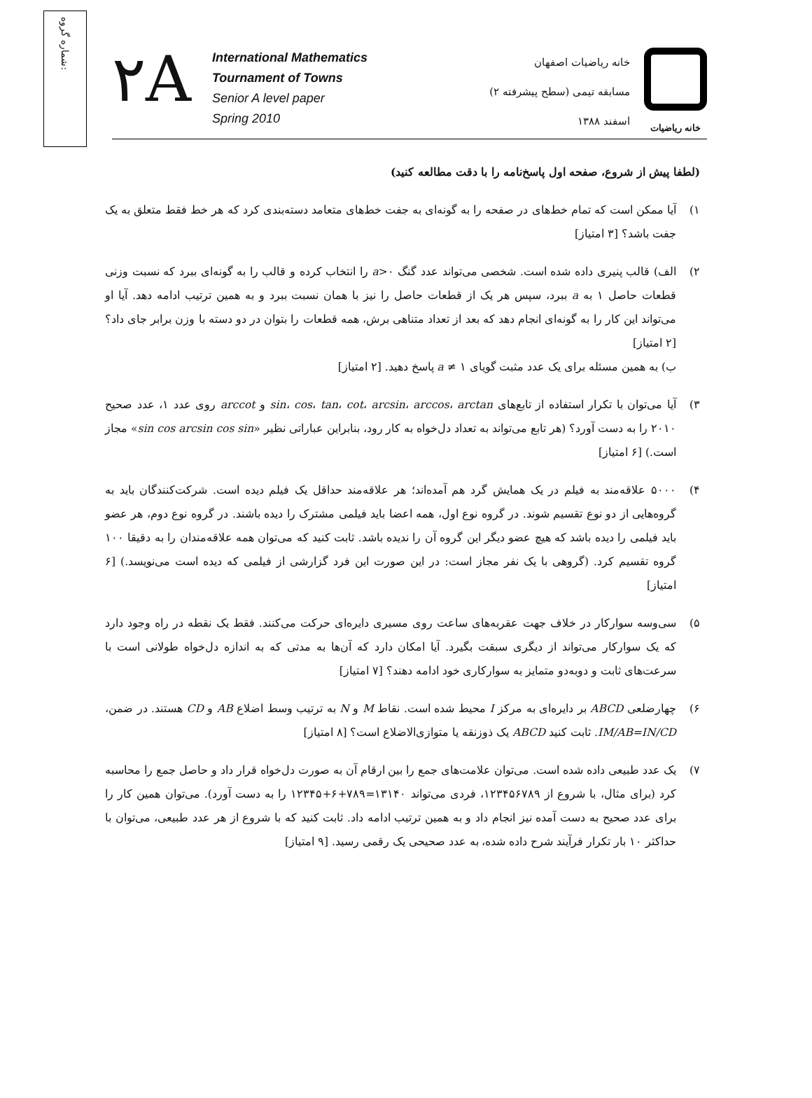شماره گروه:
۲A
International Mathematics
Tournament of Towns
Senior A level paper
Spring 2010
خانه ریاضیات
خانه ریاضیات اصفهان
مسابقه تیمی (سطح پیشرفته ۲)
اسفند ۱۳۸۸
(لطفا پیش از شروع، صفحه اول پاسخ‌نامه را با دقت مطالعه کنید)
۱) آیا ممکن است که تمام خط‌های در صفحه را به گونه‌ای به جفت خط‌های متعامد دسته‌بندی کرد که هر خط فقط متعلق به یک جفت باشد؟ [۳ امتیاز]
۲) الف) قالب پنیری داده شده است. شخصی می‌تواند عدد گنگ a>۰ را انتخاب کرده و قالب را به گونه‌ای ببرد که نسبت وزنی قطعات حاصل ۱ به a ببرد، سپس هر یک از قطعات حاصل را نیز با همان نسبت ببرد و به همین ترتیب ادامه دهد. آیا او می‌تواند این کار را به گونه‌ای انجام دهد که بعد از تعداد متناهی برش، همه قطعات را بتوان در دو دسته با وزن برابر جای داد؟ [۲ امتیاز]
ب) به همین مسئله برای یک عدد مثبت گویای a ≠ ۱ پاسخ دهید. [۲ امتیاز]
۳) آیا می‌توان با تکرار استفاده از تابع‌های sin، cos، tan، cot، arcsin، arccos، arctan و arccot روی عدد ۱، عدد صحیح ۲۰۱۰ را به دست آورد؟ (هر تابع می‌تواند به تعداد دل‌خواه به کار رود، بنابراین عباراتی نظیر «sin cos arcsin cos sin» مجاز است.) [۶ امتیاز]
۴) ۵۰۰۰ علاقه‌مند به فیلم در یک همایش گرد هم آمده‌اند؛ هر علاقه‌مند حداقل یک فیلم دیده است. شرکت‌کنندگان باید به گروه‌هایی از دو نوع تقسیم شوند. در گروه نوع اول، همه اعضا باید فیلمی مشترک را دیده باشند. در گروه نوع دوم، هر عضو باید فیلمی را دیده باشد که هیچ عضو دیگر این گروه آن را ندیده باشد. ثابت کنید که می‌توان همه علاقه‌مندان را به دقیقا ۱۰۰ گروه تقسیم کرد. (گروهی با یک نفر مجاز است: در این صورت این فرد گزارشی از فیلمی که دیده است می‌نویسد.) [۶ امتیاز]
۵) سی‌وسه سوارکار در خلاف جهت عقربه‌های ساعت روی مسیری دایره‌ای حرکت می‌کنند. فقط یک نقطه در راه وجود دارد که یک سوارکار می‌تواند از دیگری سبقت بگیرد. آیا امکان دارد که آن‌ها به مدتی که به اندازه دل‌خواه طولانی است با سرعت‌های ثابت و دوبه‌دو متمایز به سوارکاری خود ادامه دهند؟ [۷ امتیاز]
۶) چهارضلعی ABCD بر دایره‌ای به مرکز I محیط شده است. نقاط M و N به ترتیب وسط اضلاع AB و CD هستند. در ضمن، IM/AB=IN/CD. ثابت کنید ABCD یک ذوزنقه یا متوازی‌الاضلاع است؟ [۸ امتیاز]
۷) یک عدد طبیعی داده شده است. می‌توان علامت‌های جمع را بین ارقام آن به صورت دل‌خواه قرار داد و حاصل جمع را محاسبه کرد (برای مثال، با شروع از ۱۲۳۴۵۶۷۸۹، فردی می‌تواند ۱۳۱۴۰=۷۸۹+۶+۱۲۳۴۵ را به دست آورد). می‌توان همین کار را برای عدد صحیح به دست آمده نیز انجام داد و به همین ترتیب ادامه داد. ثابت کنید که با شروع از هر عدد طبیعی، می‌توان با حداکثر ۱۰ بار تکرار فرآیند شرح داده شده، به عدد صحیحی یک رقمی رسید. [۹ امتیاز]